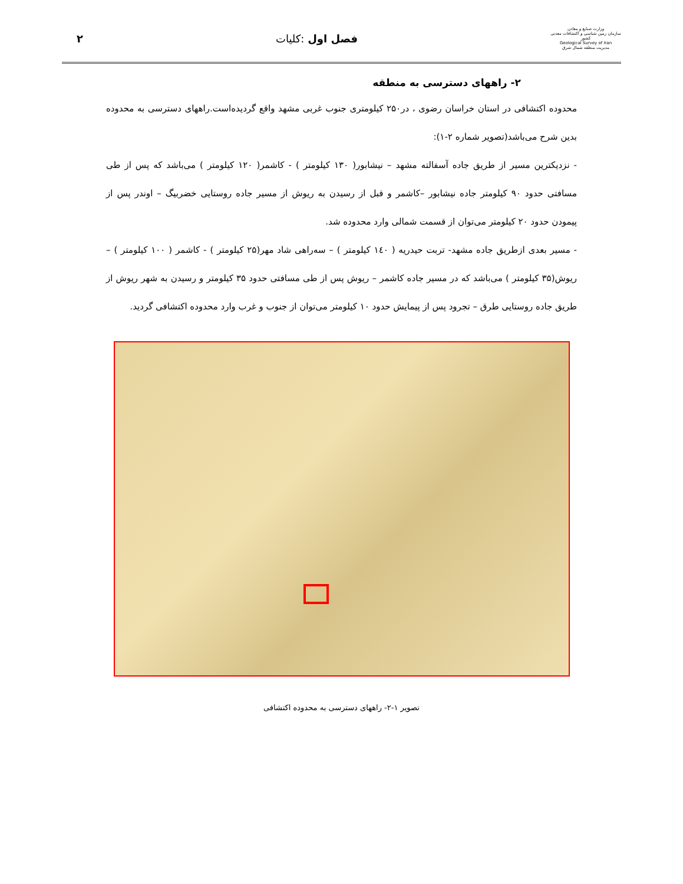وزارت صنایع و معادن
سازمان زمین شناسی و اکتشافات معدنی کشور
Geological Survey of Iran
مدیریت منطقه شمال شرق
فصل اول :کلیات ۲
۲- راههای دسترسی به منطقه
محدوده اکتشافی در استان خراسان رضوی ، در۲۵۰ کیلومتری جنوب غربی مشهد واقع گردیده‌است.راههای دسترسی به محدوده بدین شرح می‌باشد(تصویر شماره ۲-۱):
- نزدیکترین مسیر از طریق جاده آسفالته مشهد – نیشابور( ۱۳۰ کیلومتر ) - کاشمر( ۱۲۰ کیلومتر ) می‌باشد که پس از طی مسافتی حدود ۹۰ کیلومتر جاده نیشابور –کاشمر و قبل از رسیدن به ریوش از مسیر جاده روستایی خضربیگ – اوندر پس از پیمودن حدود ۲۰ کیلومتر می‌توان از قسمت شمالی وارد محدوده شد.
- مسیر بعدی ازطریق جاده مشهد- تربت حیدریه ( ۱٤۰ کیلومتر ) – سه‌راهی شاد مهر(۲۵ کیلومتر ) - کاشمر ( ۱۰۰ کیلومتر ) –ریوش(۳۵ کیلومتر ) می‌باشد که در مسیر جاده کاشمر – ریوش پس از طی مسافتی حدود ۳۵ کیلومتر و رسیدن به شهر ریوش از طریق جاده روستایی طرق – تجرود پس از پیمایش حدود ۱۰ کیلومتر می‌توان از جنوب و غرب وارد محدوده اکتشافی گردید.
تصویر ۱-۲- راههای دسترسی به محدوده اکتشافی